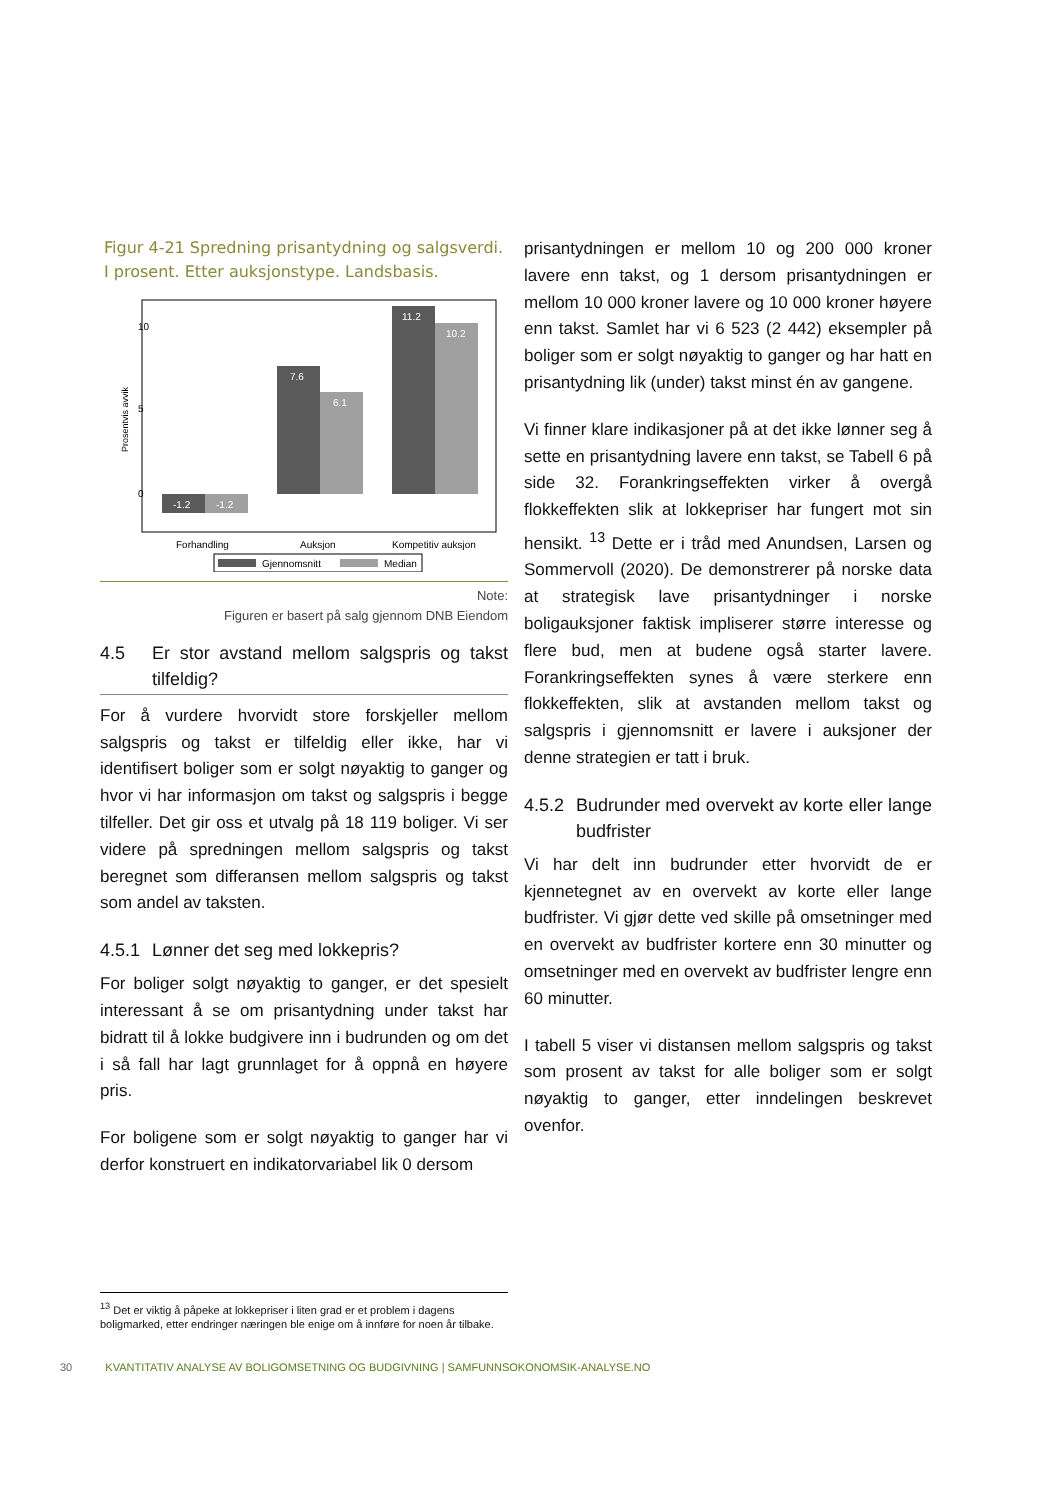Figur 4-21 Spredning prisantydning og salgsverdi. I prosent. Etter auksjonstype. Landsbasis.
Prosentvis avvik
0
5
10
-1.2
-1.2
7.6
6.1
11.2
10.2
Forhandling
Auksjon
Kompetitiv auksjon
Gjennomsnitt
Median
Note:
Figuren er basert på salg gjennom DNB Eiendom
4.5 Er stor avstand mellom salgspris og takst tilfeldig?
For å vurdere hvorvidt store forskjeller mellom salgspris og takst er tilfeldig eller ikke, har vi identifisert boliger som er solgt nøyaktig to ganger og hvor vi har informasjon om takst og salgspris i begge tilfeller. Det gir oss et utvalg på 18 119 boliger. Vi ser videre på spredningen mellom salgspris og takst beregnet som differansen mellom salgspris og takst som andel av taksten.
4.5.1 Lønner det seg med lokkepris?
For boliger solgt nøyaktig to ganger, er det spesielt interessant å se om prisantydning under takst har bidratt til å lokke budgivere inn i budrunden og om det i så fall har lagt grunnlaget for å oppnå en høyere pris.
For boligene som er solgt nøyaktig to ganger har vi derfor konstruert en indikatorvariabel lik 0 dersom
prisantydningen er mellom 10 og 200 000 kroner lavere enn takst, og 1 dersom prisantydningen er mellom 10 000 kroner lavere og 10 000 kroner høyere enn takst. Samlet har vi 6 523 (2 442) eksempler på boliger som er solgt nøyaktig to ganger og har hatt en prisantydning lik (under) takst minst én av gangene.
Vi finner klare indikasjoner på at det ikke lønner seg å sette en prisantydning lavere enn takst, se Tabell 6 på side 32. Forankringseffekten virker å overgå flokkeffekten slik at lokkepriser har fungert mot sin hensikt. <sup>13</sup> Dette er i tråd med Anundsen, Larsen og Sommervoll (2020). De demonstrerer på norske data at strategisk lave prisantydninger i norske boligauksjoner faktisk impliserer større interesse og flere bud, men at budene også starter lavere. Forankringseffekten synes å være sterkere enn flokkeffekten, slik at avstanden mellom takst og salgspris i gjennomsnitt er lavere i auksjoner der denne strategien er tatt i bruk.
4.5.2 Budrunder med overvekt av korte eller lange budfrister
Vi har delt inn budrunder etter hvorvidt de er kjennetegnet av en overvekt av korte eller lange budfrister. Vi gjør dette ved skille på omsetninger med en overvekt av budfrister kortere enn 30 minutter og omsetninger med en overvekt av budfrister lengre enn 60 minutter.
I tabell 5 viser vi distansen mellom salgspris og takst som prosent av takst for alle boliger som er solgt nøyaktig to ganger, etter inndelingen beskrevet ovenfor.
<sup>13</sup> Det er viktig å påpeke at lokkepriser i liten grad er et problem i dagens boligmarked, etter endringer næringen ble enige om å innføre for noen år tilbake.
30 KVANTITATIV ANALYSE AV BOLIGOMSETNING OG BUDGIVNING | SAMFUNNSOKONOMSIK-ANALYSE.NO